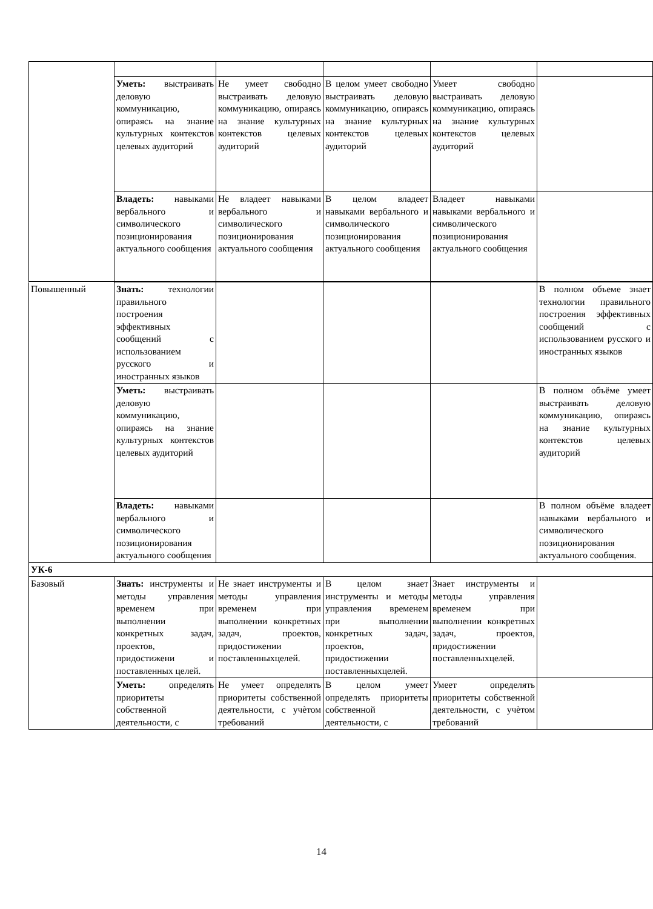| | Уметь: выстраивать деловую коммуникацию, опираясь на знание культурных контекстов целевых аудиторий | Не умеет свободно выстраивать деловую коммуникацию, опираясь на знание культурных контекстов целевых аудиторий | В целом умеет свободно выстраивать деловую коммуникацию, опираясь на знание культурных контекстов целевых аудиторий | Умеет свободно выстраивать деловую коммуникацию, опираясь на знание культурных контекстов целевых аудиторий | |
| | Владеть: навыками вербального и символического позиционирования актуального сообщения | Не владеет навыками вербального и символического позиционирования актуального сообщения | В целом владеет навыками вербального и символического позиционирования актуального сообщения | Владеет навыками навыками вербального и символического позиционирования актуального сообщения | |
| Повышенный | Знать: технологии правильного построения эффективных сообщений с использованием русского и иностранных языков | | | | В полном объеме знает технологии правильного построения эффективных сообщений с использованием русского и иностранных языков |
| | Уметь: выстраивать деловую коммуникацию, опираясь на знание культурных контекстов целевых аудиторий | | | | В полном объёме умеет выстраивать деловую коммуникацию, опираясь на знание культурных контекстов целевых аудиторий |
| | Владеть: навыками вербального и символического позиционирования актуального сообщения | | | | В полном объёме владеет навыками вербального и символического позиционирования актуального сообщения. |
| УК-6 | | | | | |
| Базовый | Знать: инструменты и методы управления временем при выполнении конкретных задач, проектов, придостижени и поставленных целей. | Не знает инструменты и методы управления временем при выполнении конкретных задач, проектов, придостижении поставленныхцелей. | В целом знает инструменты и методы управления временем при выполнении конкретных задач, проектов, придостижении поставленныхцелей. | Знает инструменты и методы управления временем при выполнении конкретных задач, проектов, придостижении поставленныхцелей. | |
| | Уметь: определять приоритеты собственной деятельности, с | Не умеет определять приоритеты собственной деятельности, с учѐтом требований | В целом умеет определять приоритеты собственной деятельности, с | Умеет определять приоритеты собственной деятельности, с учѐтом требований | |
14